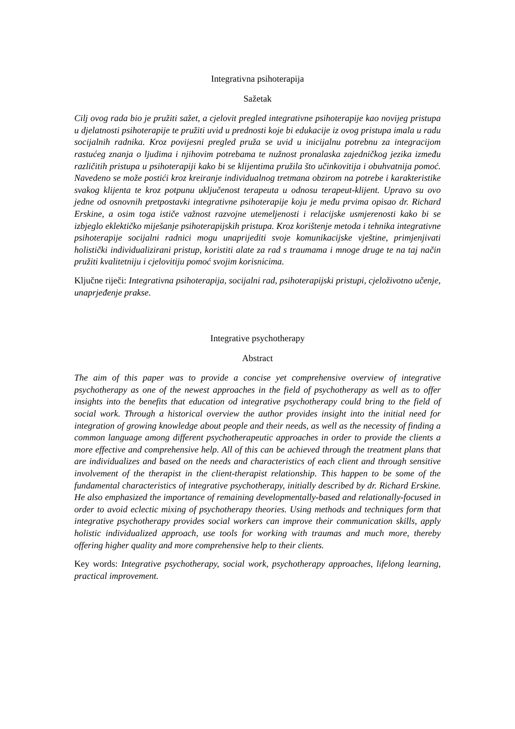Integrativna psihoterapija
Sažetak
Cilj ovog rada bio je pružiti sažet, a cjelovit pregled integrativne psihoterapije kao novijeg pristupa u djelatnosti psihoterapije te pružiti uvid u prednosti koje bi edukacije iz ovog pristupa imala u radu socijalnih radnika. Kroz povijesni pregled pruža se uvid u inicijalnu potrebnu za integracijom rastućeg znanja o ljudima i njihovim potrebama te nužnost pronalaska zajedničkog jezika između različitih pristupa u psihoterapiji kako bi se klijentima pružila što učinkovitija i obuhvatnija pomoć. Navedeno se može postići kroz kreiranje individualnog tretmana obzirom na potrebe i karakteristike svakog klijenta te kroz potpunu uključenost terapeuta u odnosu terapeut-klijent. Upravo su ovo jedne od osnovnih pretpostavki integrativne psihoterapije koju je među prvima opisao dr. Richard Erskine, a osim toga ističe važnost razvojne utemeljenosti i relacijske usmjerenosti kako bi se izbjeglo eklektičko miješanje psihoterapijskih pristupa. Kroz korištenje metoda i tehnika integrativne psihoterapije socijalni radnici mogu unaprijediti svoje komunikacijske vještine, primjenjivati holistički individualizirani pristup, koristiti alate za rad s traumama i mnoge druge te na taj način pružiti kvalitetniju i cjelovitiju pomoć svojim korisnicima.
Ključne riječi: Integrativna psihoterapija, socijalni rad, psihoterapijski pristupi, cjeloživotno učenje, unaprjeđenje prakse.
Integrative psychotherapy
Abstract
The aim of this paper was to provide a concise yet comprehensive overview of integrative psychotherapy as one of the newest approaches in the field of psychotherapy as well as to offer insights into the benefits that education od integrative psychotherapy could bring to the field of social work. Through a historical overview the author provides insight into the initial need for integration of growing knowledge about people and their needs, as well as the necessity of finding a common language among different psychotherapeutic approaches in order to provide the clients a more effective and comprehensive help. All of this can be achieved through the treatment plans that are individualizes and based on the needs and characteristics of each client and through sensitive involvement of the therapist in the client-therapist relationship. This happen to be some of the fundamental characteristics of integrative psychotherapy, initially described by dr. Richard Erskine. He also emphasized the importance of remaining developmentally-based and relationally-focused in order to avoid eclectic mixing of psychotherapy theories. Using methods and techniques form that integrative psychotherapy provides social workers can improve their communication skills, apply holistic individualized approach, use tools for working with traumas and much more, thereby offering higher quality and more comprehensive help to their clients.
Key words: Integrative psychotherapy, social work, psychotherapy approaches, lifelong learning, practical improvement.